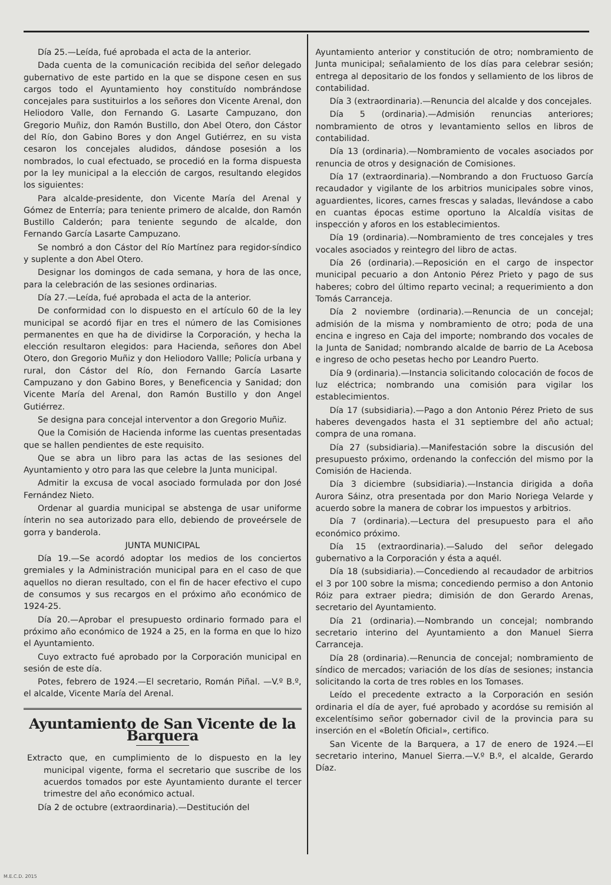Día 25.—Leída, fué aprobada el acta de la anterior.
Dada cuenta de la comunicación recibida del señor delegado gubernativo de este partido en la que se dispone cesen en sus cargos todo el Ayuntamiento hoy constituído nombrándose concejales para sustituirlos a los señores don Vicente Arenal, don Heliodoro Valle, don Fernando G. Lasarte Campuzano, don Gregorio Muñiz, don Ramón Bustillo, don Abel Otero, don Cástor del Río, don Gabino Bores y don Angel Gutiérrez, en su vista cesaron los concejales aludidos, dándose posesión a los nombrados, lo cual efectuado, se procedió en la forma dispuesta por la ley municipal a la elección de cargos, resultando elegidos los siguientes:
Para alcalde-presidente, don Vicente María del Arenal y Gómez de Enterría; para teniente primero de alcalde, don Ramón Bustillo Calderón; para teniente segundo de alcalde, don Fernando García Lasarte Campuzano.
Se nombró a don Cástor del Río Martínez para regidor-síndico y suplente a don Abel Otero.
Designar los domingos de cada semana, y hora de las once, para la celebración de las sesiones ordinarias.
Día 27.—Leída, fué aprobada el acta de la anterior.
De conformidad con lo dispuesto en el artículo 60 de la ley municipal se acordó fijar en tres el número de las Comisiones permanentes en que ha de dividirse la Corporación, y hecha la elección resultaron elegidos: para Hacienda, señores don Abel Otero, don Gregorio Muñiz y don Heliodoro Vallle; Policía urbana y rural, don Cástor del Río, don Fernando García Lasarte Campuzano y don Gabino Bores, y Beneficencia y Sanidad; don Vicente María del Arenal, don Ramón Bustillo y don Angel Gutiérrez.
Se designa para concejal interventor a don Gregorio Muñiz.
Que la Comisión de Hacienda informe las cuentas presentadas que se hallen pendientes de este requisito.
Que se abra un libro para las actas de las sesiones del Ayuntamiento y otro para las que celebre la Junta municipal.
Admitir la excusa de vocal asociado formulada por don José Fernández Nieto.
Ordenar al guardia municipal se abstenga de usar uniforme ínterin no sea autorizado para ello, debiendo de proveérsele de gorra y banderola.
JUNTA MUNICIPAL
Día 19.—Se acordó adoptar los medios de los conciertos gremiales y la Administración municipal para en el caso de que aquellos no dieran resultado, con el fin de hacer efectivo el cupo de consumos y sus recargos en el próximo año económico de 1924-25.
Día 20.—Aprobar el presupuesto ordinario formado para el próximo año económico de 1924 a 25, en la forma en que lo hizo el Ayuntamiento.
Cuyo extracto fué aprobado por la Corporación municipal en sesión de este día.
Potes, febrero de 1924.—El secretario, Román Piñal. —V.º B.º, el alcalde, Vicente María del Arenal.
Ayuntamiento de San Vicente de la Barquera
Extracto que, en cumplimiento de lo dispuesto en la ley municipal vigente, forma el secretario que suscribe de los acuerdos tomados por este Ayuntamiento durante el tercer trimestre del año económico actual.
Día 2 de octubre (extraordinaria).—Destitución del
Ayuntamiento anterior y constitución de otro; nombramiento de Junta municipal; señalamiento de los días para celebrar sesión; entrega al depositario de los fondos y sellamiento de los libros de contabilidad.
Día 3 (extraordinaria).—Renuncia del alcalde y dos concejales.
Día 5 (ordinaria).—Admisión renuncias anteriores; nombramiento de otros y levantamiento sellos en libros de contabilidad.
Día 13 (ordinaria).—Nombramiento de vocales asociados por renuncia de otros y designación de Comisiones.
Día 17 (extraordinaria).—Nombrando a don Fructuoso García recaudador y vigilante de los arbitrios municipales sobre vinos, aguardientes, licores, carnes frescas y saladas, llevándose a cabo en cuantas épocas estime oportuno la Alcaldía visitas de inspección y aforos en los establecimientos.
Día 19 (ordinaria).—Nombramiento de tres concejales y tres vocales asociados y reintegro del libro de actas.
Día 26 (ordinaria).—Reposición en el cargo de inspector municipal pecuario a don Antonio Pérez Prieto y pago de sus haberes; cobro del último reparto vecinal; a requerimiento a don Tomás Carranceja.
Día 2 noviembre (ordinaria).—Renuncia de un concejal; admisión de la misma y nombramiento de otro; poda de una encina e ingreso en Caja del importe; nombrando dos vocales de la Junta de Sanidad; nombrando alcalde de barrio de La Acebosa e ingreso de ocho pesetas hecho por Leandro Puerto.
Día 9 (ordinaria).—Instancia solicitando colocación de focos de luz eléctrica; nombrando una comisión para vigilar los establecimientos.
Día 17 (subsidiaria).—Pago a don Antonio Pérez Prieto de sus haberes devengados hasta el 31 septiembre del año actual; compra de una romana.
Día 27 (subsidiaria).—Manifestación sobre la discusión del presupuesto próximo, ordenando la confección del mismo por la Comisión de Hacienda.
Día 3 diciembre (subsidiaria).—Instancia dirigida a doña Aurora Sáinz, otra presentada por don Mario Noriega Velarde y acuerdo sobre la manera de cobrar los impuestos y arbitrios.
Día 7 (ordinaria).—Lectura del presupuesto para el año económico próximo.
Día 15 (extraordinaria).—Saludo del señor delegado gubernativo a la Corporación y ésta a aquél.
Día 18 (subsidiaria).—Concediendo al recaudador de arbitrios el 3 por 100 sobre la misma; concediendo permiso a don Antonio Róiz para extraer piedra; dimisión de don Gerardo Arenas, secretario del Ayuntamiento.
Día 21 (ordinaria).—Nombrando un concejal; nombrando secretario interino del Ayuntamiento a don Manuel Sierra Carranceja.
Día 28 (ordinaria).—Renuncia de concejal; nombramiento de síndico de mercados; variación de los días de sesiones; instancia solicitando la corta de tres robles en los Tomases.
Leído el precedente extracto a la Corporación en sesión ordinaria el día de ayer, fué aprobado y acordóse su remisión al excelentísimo señor gobernador civil de la provincia para su inserción en el «Boletín Oficial», certifico.
San Vicente de la Barquera, a 17 de enero de 1924.—El secretario interino, Manuel Sierra.—V.º B.º, el alcalde, Gerardo Díaz.
M.E.C.D. 2015